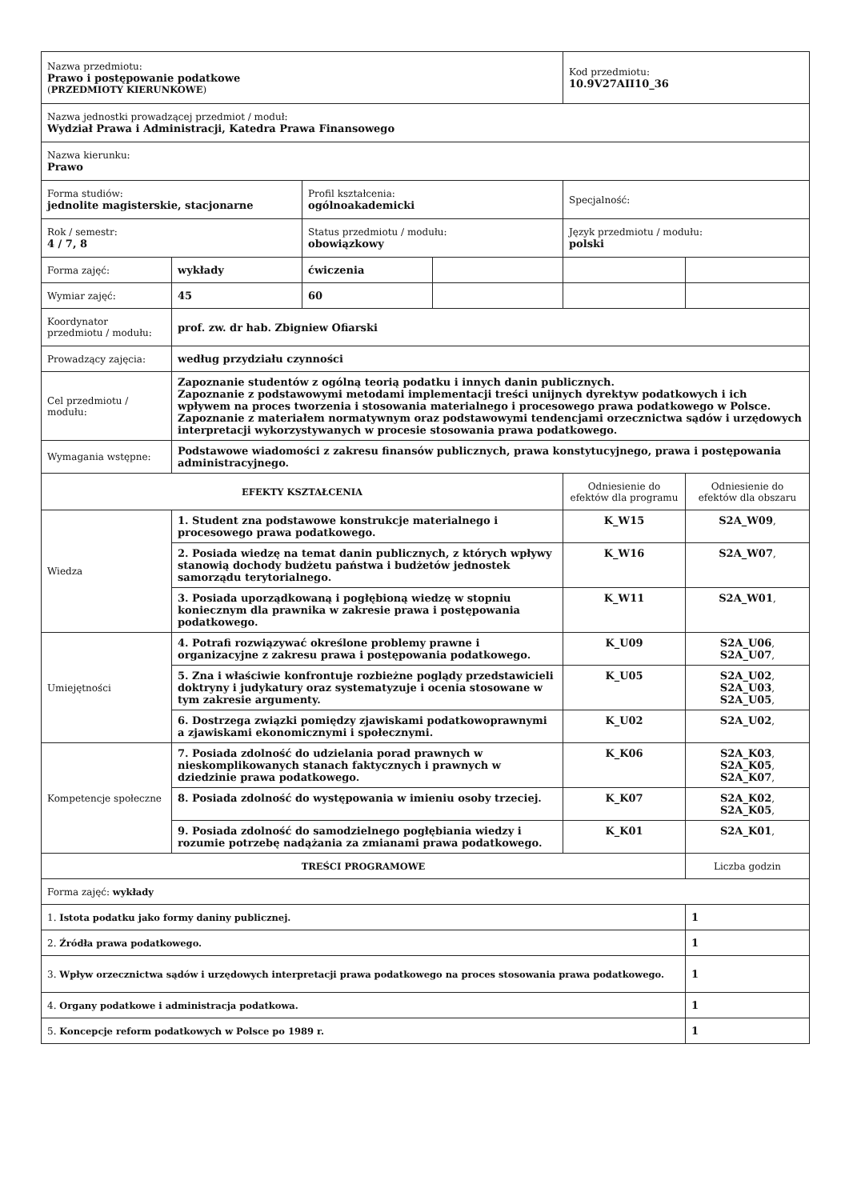| Nazwa przedmiotu: Prawo i postępowanie podatkowe ( PRZEDMIOTY KIERUNKOWE ) | | | | Kod przedmiotu: 10.9V27AII10_36 | |
| Nazwa jednostki prowadzącej przedmiot / moduł: Wydział Prawa i Administracji, Katedra Prawa Finansowego | | | | | |
| Nazwa kierunku: Prawo | | | | | |
| Forma studiów: jednolite magisterskie, stacjonarne | | Profil kształcenia: ogólnoakademicki | | Specjalność: | |
| Rok / semestr: 4 / 7, 8 | | Status przedmiotu / modułu: obowiązkowy | | Język przedmiotu / modułu: polski | |
| Forma zajęć: | wykłady | ćwiczenia | | | |
| Wymiar zajęć: | 45 | 60 | | | |
| Koordynator przedmiotu / modułu: | prof. zw. dr hab. Zbigniew Ofiarski | | | | |
| Prowadzący zajęcia: | według przydziału czynności | | | | |
| Cel przedmiotu / modułu: | Zapoznanie studentów z ogólną teorią podatku i innych danin publicznych. Zapoznanie z podstawowymi metodami implementacji treści unijnych dyrektyw podatkowych i ich wpływem na proces tworzenia i stosowania materialnego i procesowego prawa podatkowego w Polsce. Zapoznanie z materiałem normatywnym oraz podstawowymi tendencjami orzecznictwa sądów i urzędowych interpretacji wykorzystywanych w procesie stosowania prawa podatkowego. | | | | |
| Wymagania wstępne: | Podstawowe wiadomości z zakresu finansów publicznych, prawa konstytucyjnego, prawa i postępowania administracyjnego. | | | | |
| EFEKTY KSZTAŁCENIA | | | | Odniesienie do efektów dla programu | Odniesienie do efektów dla obszaru |
| Wiedza | 1. Student zna podstawowe konstrukcje materialnego i procesowego prawa podatkowego. | | | K_W15 | S2A_W09 , |
| | 2. Posiada wiedzę na temat danin publicznych, z których wpływy stanowią dochody budżetu państwa i budżetów jednostek samorządu terytorialnego. | | | K_W16 | S2A_W07 , |
| | 3. Posiada uporządkowaną i pogłębioną wiedzę w stopniu koniecznym dla prawnika w zakresie prawa i postępowania podatkowego. | | | K_W11 | S2A_W01 , |
| Umiejętności | 4. Potrafi rozwiązywać określone problemy prawne i organizacyjne z zakresu prawa i postępowania podatkowego. | | | K_U09 | S2A_U06 , S2A_U07 , |
| | 5. Zna i właściwie konfrontuje rozbieżne poglądy przedstawicieli doktryny i judykatury oraz systematyzuje i ocenia stosowane w tym zakresie argumenty. | | | K_U05 | S2A_U02 , S2A_U03 , S2A_U05 , |
| | 6. Dostrzega związki pomiędzy zjawiskami podatkowoprawnymi a zjawiskami ekonomicznymi i społecznymi. | | | K_U02 | S2A_U02 , |
| Kompetencje społeczne | 7. Posiada zdolność do udzielania porad prawnych w nieskomplikowanych stanach faktycznych i prawnych w dziedzinie prawa podatkowego. | | | K_K06 | S2A_K03 , S2A_K05 , S2A_K07 , |
| | 8. Posiada zdolność do występowania w imieniu osoby trzeciej. | | | K_K07 | S2A_K02 , S2A_K05 , |
| | 9. Posiada zdolność do samodzielnego pogłębiania wiedzy i rozumie potrzebę nadążania za zmianami prawa podatkowego. | | | K_K01 | S2A_K01 , |
| TREŚCI PROGRAMOWE | | | | | Liczba godzin |
| Forma zajęć: wykłady | | | | | |
| 1. Istota podatku jako formy daniny publicznej. | | | | | 1 |
| 2. Źródła prawa podatkowego. | | | | | 1 |
| 3. Wpływ orzecznictwa sądów i urzędowych interpretacji prawa podatkowego na proces stosowania prawa podatkowego. | | | | | 1 |
| 4. Organy podatkowe i administracja podatkowa. | | | | | 1 |
| 5. Koncepcje reform podatkowych w Polsce po 1989 r. | | | | | 1 |